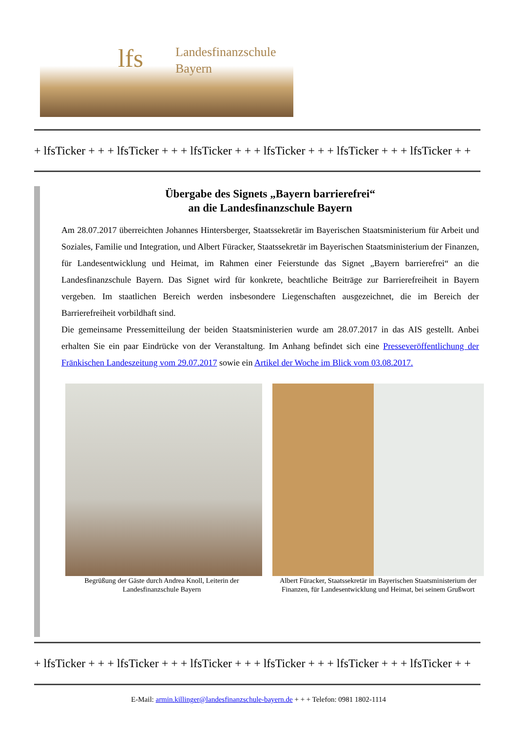lfs
Landesfinanzschule
Bayern
+ lfsTicker + + + lfsTicker + + + lfsTicker + + + lfsTicker + + + lfsTicker + + + lfsTicker + +
Übergabe des Signets „Bayern barrierefrei“
an die Landesfinanzschule Bayern
Am 28.07.2017 überreichten Johannes Hintersberger, Staatssekretär im Bayerischen Staatsministerium für Arbeit und Soziales, Familie und Integration, und Albert Füracker, Staatssekretär im Bayerischen Staatsministerium der Finanzen, für Landesentwicklung und Heimat, im Rahmen einer Feierstunde das Signet „Bayern barrierefrei“ an die Landesfinanzschule Bayern. Das Signet wird für konkrete, beachtliche Beiträge zur Barrierefreiheit in Bayern vergeben. Im staatlichen Bereich werden insbesondere Liegenschaften ausgezeichnet, die im Bereich der Barrierefreiheit vorbildhaft sind.
Die gemeinsame Pressemitteilung der beiden Staatsministerien wurde am 28.07.2017 in das AIS gestellt. Anbei erhalten Sie ein paar Eindrücke von der Veranstaltung. Im Anhang befindet sich eine Presseveröffentlichung der Fränkischen Landeszeitung vom 29.07.2017 sowie ein Artikel der Woche im Blick vom 03.08.2017.
Begrüßung der Gäste durch Andrea Knoll, Leiterin der Landesfinanzschule Bayern
Albert Füracker, Staatssekretär im Bayerischen Staatsministerium der Finanzen, für Landesentwicklung und Heimat, bei seinem Grußwort
+ lfsTicker + + + lfsTicker + + + lfsTicker + + + lfsTicker + + + lfsTicker + + + lfsTicker + +
E-Mail: armin.killinger@landesfinanzschule-bayern.de + + + Telefon: 0981 1802-1114